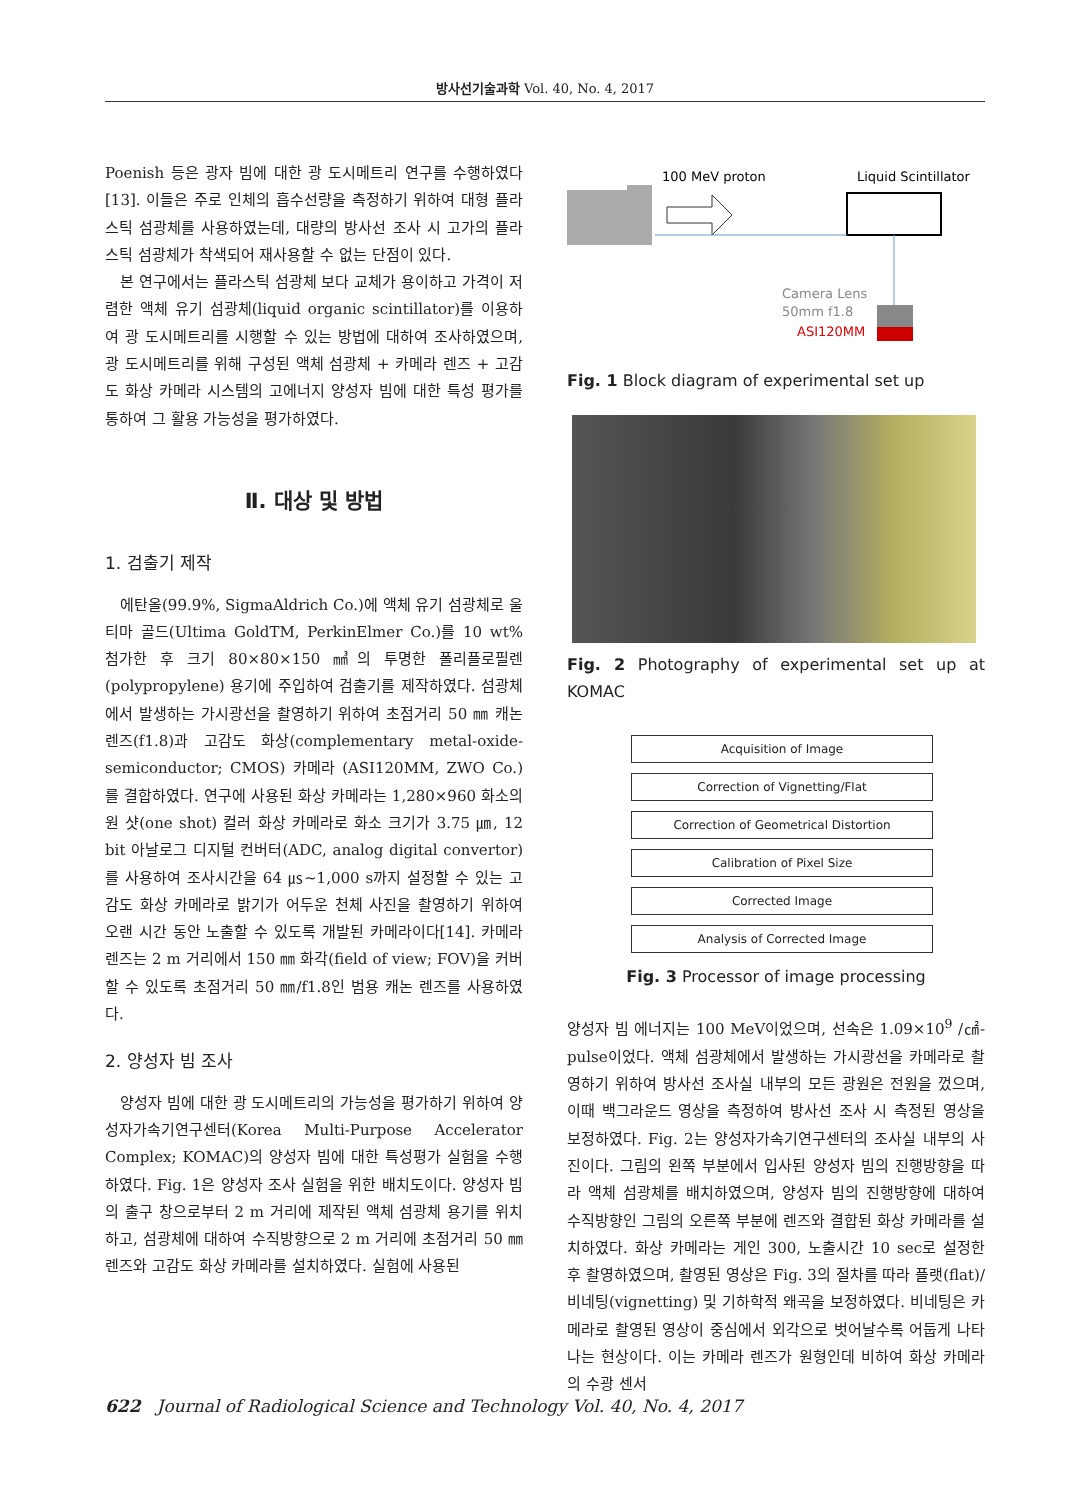방사선기술과학 Vol. 40, No. 4, 2017
Poenish 등은 광자 빔에 대한 광 도시메트리 연구를 수행하였다[13]. 이들은 주로 인체의 흡수선량을 측정하기 위하여 대형 플라스틱 섬광체를 사용하였는데, 대량의 방사선 조사 시 고가의 플라스틱 섬광체가 착색되어 재사용할 수 없는 단점이 있다.
본 연구에서는 플라스틱 섬광체 보다 교체가 용이하고 가격이 저렴한 액체 유기 섬광체(liquid organic scintillator)를 이용하여 광 도시메트리를 시행할 수 있는 방법에 대하여 조사하였으며, 광 도시메트리를 위해 구성된 액체 섬광체 + 카메라 렌즈 + 고감도 화상 카메라 시스템의 고에너지 양성자 빔에 대한 특성 평가를 통하여 그 활용 가능성을 평가하였다.
Ⅱ. 대상 및 방법
1. 검출기 제작
에탄올(99.9%, SigmaAldrich Co.)에 액체 유기 섬광체로 울티마 골드(Ultima GoldTM, PerkinElmer Co.)를 10 wt% 첨가한 후 크기 80×80×150 ㎣의 투명한 폴리플로필렌(polypropylene) 용기에 주입하여 검출기를 제작하였다. 섬광체에서 발생하는 가시광선을 촬영하기 위하여 초점거리 50 ㎜ 캐논 렌즈(f1.8)과 고감도 화상(complementary metal-oxide-semiconductor; CMOS) 카메라 (ASI120MM, ZWO Co.)를 결합하였다. 연구에 사용된 화상 카메라는 1,280×960 화소의 원 샷(one shot) 컬러 화상 카메라로 화소 크기가 3.75 ㎛, 12 bit 아날로그 디지털 컨버터(ADC, analog digital convertor)를 사용하여 조사시간을 64 ㎲~1,000 s까지 설정할 수 있는 고감도 화상 카메라로 밝기가 어두운 천체 사진을 촬영하기 위하여 오랜 시간 동안 노출할 수 있도록 개발된 카메라이다[14]. 카메라 렌즈는 2 m 거리에서 150 ㎜ 화각(field of view; FOV)을 커버할 수 있도록 초점거리 50 ㎜/f1.8인 범용 캐논 렌즈를 사용하였다.
2. 양성자 빔 조사
양성자 빔에 대한 광 도시메트리의 가능성을 평가하기 위하여 양성자가속기연구센터(Korea Multi-Purpose Accelerator Complex; KOMAC)의 양성자 빔에 대한 특성평가 실험을 수행하였다. Fig. 1은 양성자 조사 실험을 위한 배치도이다. 양성자 빔의 출구 창으로부터 2 m 거리에 제작된 액체 섬광체 용기를 위치하고, 섬광체에 대하여 수직방향으로 2 m 거리에 초점거리 50 ㎜ 렌즈와 고감도 화상 카메라를 설치하였다. 실험에 사용된
100 MeV proton
Liquid Scintillator
Camera Lens
50mm f1.8
ASI120MM
Fig. 1 Block diagram of experimental set up
Fig. 2 Photography of experimental set up at KOMAC
Acquisition of Image
Correction of Vignetting/Flat
Correction of Geometrical Distortion
Calibration of Pixel Size
Corrected Image
Analysis of Corrected Image
Fig. 3 Processor of image processing
양성자 빔 에너지는 100 MeV이었으며, 선속은 1.09×10<sup>9</sup> /㎠-pulse이었다. 액체 섬광체에서 발생하는 가시광선을 카메라로 촬영하기 위하여 방사선 조사실 내부의 모든 광원은 전원을 껐으며, 이때 백그라운드 영상을 측정하여 방사선 조사 시 측정된 영상을 보정하였다. Fig. 2는 양성자가속기연구센터의 조사실 내부의 사진이다. 그림의 왼쪽 부분에서 입사된 양성자 빔의 진행방향을 따라 액체 섬광체를 배치하였으며, 양성자 빔의 진행방향에 대하여 수직방향인 그림의 오른쪽 부분에 렌즈와 결합된 화상 카메라를 설치하였다. 화상 카메라는 게인 300, 노출시간 10 sec로 설정한 후 촬영하였으며, 촬영된 영상은 Fig. 3의 절차를 따라 플랫(flat)/비네팅(vignetting) 및 기하학적 왜곡을 보정하였다. 비네팅은 카메라로 촬영된 영상이 중심에서 외각으로 벗어날수록 어둡게 나타나는 현상이다. 이는 카메라 렌즈가 원형인데 비하여 화상 카메라의 수광 센서
622 Journal of Radiological Science and Technology Vol. 40, No. 4, 2017